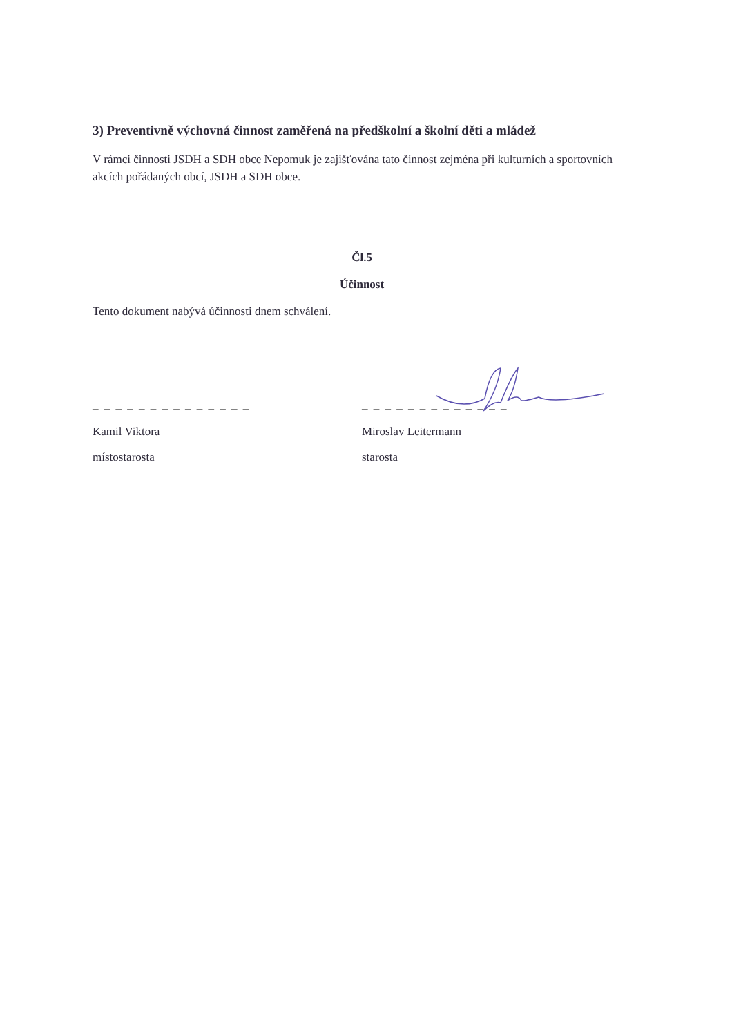3) Preventivně výchovná činnost zaměřená na předškolní a školní děti a mládež
V rámci činnosti JSDH a SDH obce Nepomuk je zajišťována tato činnost zejména při kulturních a sportovních akcích pořádaných obcí, JSDH a SDH obce.
Čl.5
Účinnost
Tento dokument nabývá účinnosti dnem schválení.
_ _ _ _ _ _ _ _ _ _ _ _ _ _
Kamil Viktora
místostarosta
_ _ _ _ _ _ _ _ _ _ _ _ _
Miroslav Leitermann
starosta